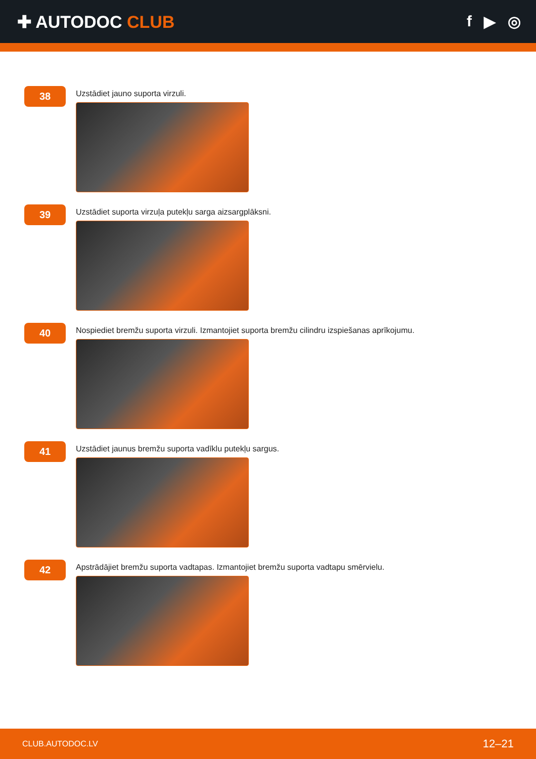✚ AUTODOC CLUB f ▶ ◎
38
Uzstādiet jauno suporta virzuli.
39
Uzstādiet suporta virzuļa putekļu sarga aizsargplāksni.
40
Nospiediet bremžu suporta virzuli. Izmantojiet suporta bremžu cilindru izspiešanas aprīkojumu.
41
Uzstādiet jaunus bremžu suporta vadīklu putekļu sargus.
42
Apstrādājiet bremžu suporta vadtapas. Izmantojiet bremžu suporta vadtapu smērvielu.
CLUB.AUTODOC.LV 12–21